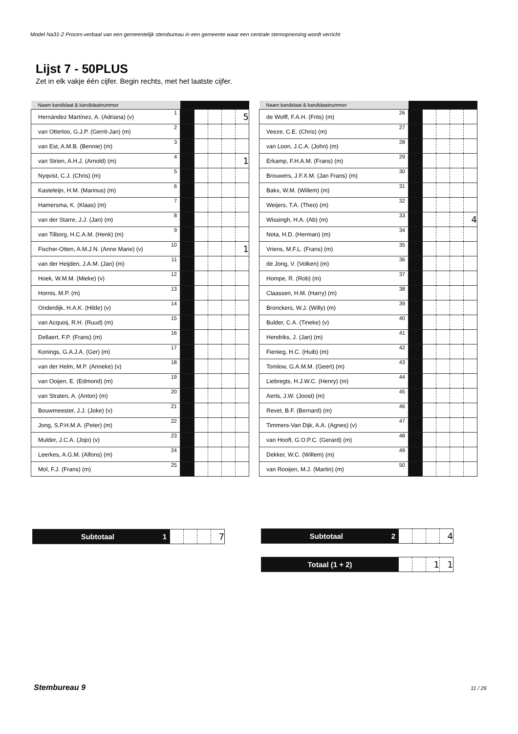Model Na31-2 Proces-verbaal van een gemeentelijk stembureau in een gemeente waar een centrale stemopneming wordt verricht
Lijst 7 - 50PLUS
Zet in elk vakje één cijfer. Begin rechts, met het laatste cijfer.
| Naam kandidaat & kandidaatnummer | | | | | | |
| --- | --- | --- | --- | --- | --- | --- |
| Hernández Martínez, A. (Adriana) (v) | 1 | | | | | 5 |
| van Otterloo, G.J.P. (Gerrit-Jan) (m) | 2 | | | | | |
| van Est, A.M.B. (Bennie) (m) | 3 | | | | | |
| van Strien, A.H.J. (Arnold) (m) | 4 | | | | | 1 |
| Nyqvist, C.J. (Chris) (m) | 5 | | | | | |
| Kasteleijn, H.M. (Marinus) (m) | 6 | | | | | |
| Hamersma, K. (Klaas) (m) | 7 | | | | | |
| van der Starre, J.J. (Jan) (m) | 8 | | | | | |
| van Tilborg, H.C.A.M. (Henk) (m) | 9 | | | | | |
| Fischer-Otten, A.M.J.N. (Anne Marie) (v) | 10 | | | | | 1 |
| van der Heijden, J.A.M. (Jan) (m) | 11 | | | | | |
| Hoek, W.M.M. (Mieke) (v) | 12 | | | | | |
| Hornis, M.P. (m) | 13 | | | | | |
| Onderdijk, H.A.K. (Hilde) (v) | 14 | | | | | |
| van Acquoij, R.H. (Ruud) (m) | 15 | | | | | |
| Dellaert, F.P. (Frans) (m) | 16 | | | | | |
| Konings, G.A.J.A. (Ger) (m) | 17 | | | | | |
| van der Helm, M.P. (Anneke) (v) | 18 | | | | | |
| van Ooijen, E. (Edmond) (m) | 19 | | | | | |
| van Straten, A. (Anton) (m) | 20 | | | | | |
| Bouwmeester, J.J. (Joke) (v) | 21 | | | | | |
| Jong, S.P.H.M.A. (Peter) (m) | 22 | | | | | |
| Mulder, J.C.A. (Jojo) (v) | 23 | | | | | |
| Leerkes, A.G.M. (Alfons) (m) | 24 | | | | | |
| Mol, F.J. (Frans) (m) | 25 | | | | | |
| Naam kandidaat & kandidaatnummer | | | | | | |
| --- | --- | --- | --- | --- | --- | --- |
| de Wolff, F.A.H. (Frits) (m) | 26 | | | | | |
| Veeze, C.E. (Chris) (m) | 27 | | | | | |
| van Loon, J.C.A. (John) (m) | 28 | | | | | |
| Erkamp, F.H.A.M. (Frans) (m) | 29 | | | | | |
| Brouwers, J.F.X.M. (Jan Frans) (m) | 30 | | | | | |
| Bakx, W.M. (Willem) (m) | 31 | | | | | |
| Weijers, T.A. (Theo) (m) | 32 | | | | | |
| Wissingh, H.A. (Ab) (m) | 33 | | | | | 4 |
| Nota, H.D. (Herman) (m) | 34 | | | | | |
| Vriens, M.F.L. (Frans) (m) | 35 | | | | | |
| de Jong, V. (Volken) (m) | 36 | | | | | |
| Hompe, R. (Rob) (m) | 37 | | | | | |
| Claassen, H.M. (Harry) (m) | 38 | | | | | |
| Bronckers, W.J. (Willy) (m) | 39 | | | | | |
| Bulder, C.A. (Tineke) (v) | 40 | | | | | |
| Hendriks, J. (Jan) (m) | 41 | | | | | |
| Fienieg, H.C. (Huib) (m) | 42 | | | | | |
| Tomlow, G.A.M.M. (Geert) (m) | 43 | | | | | |
| Liebregts, H.J.W.C. (Henry) (m) | 44 | | | | | |
| Aerts, J.W. (Joost) (m) | 45 | | | | | |
| Revet, B.F. (Bernard) (m) | 46 | | | | | |
| Timmers-Van Dijk, A.A. (Agnes) (v) | 47 | | | | | |
| van Hooft, G.O.P.C. (Gerard) (m) | 48 | | | | | |
| Dekker, W.C. (Willem) (m) | 49 | | | | | |
| van Rooijen, M.J. (Martin) (m) | 50 | | | | | |
| Subtotaal 1 | | | | 7 |
| Subtotaal 2 | | | | 4 |
| Totaal (1 + 2) | | | 1 | 1 |
Stembureau 9 11 / 26